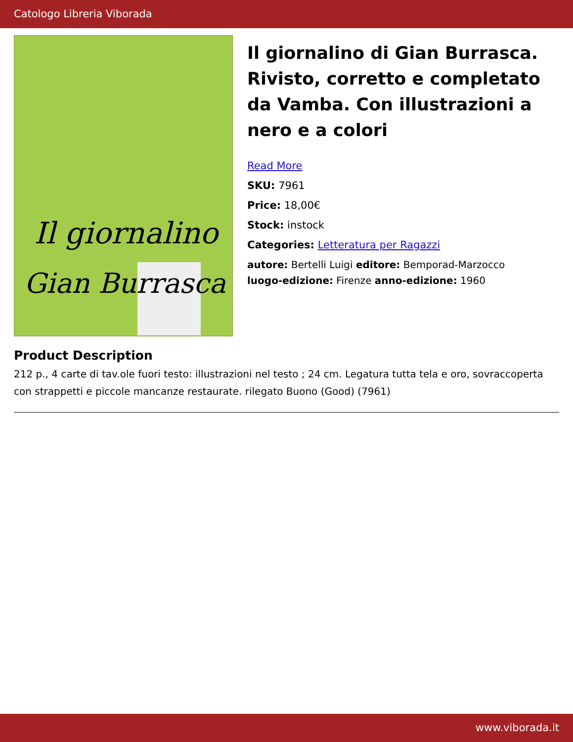Catologo Libreria Viborada
Il giornalino
Gian Burrasca
Il giornalino di Gian Burrasca. Rivisto, corretto e completato da Vamba. Con illustrazioni a nero e a colori
Read More
SKU: 7961
Price: 18,00€
Stock: instock
Categories: Letteratura per Ragazzi
autore: Bertelli Luigi editore: Bemporad-Marzocco
luogo-edizione: Firenze anno-edizione: 1960
Product Description
212 p., 4 carte di tav.ole fuori testo: illustrazioni nel testo ; 24 cm. Legatura tutta tela e oro, sovraccoperta con strappetti e piccole mancanze restaurate. rilegato Buono (Good) (7961)
www.viborada.it